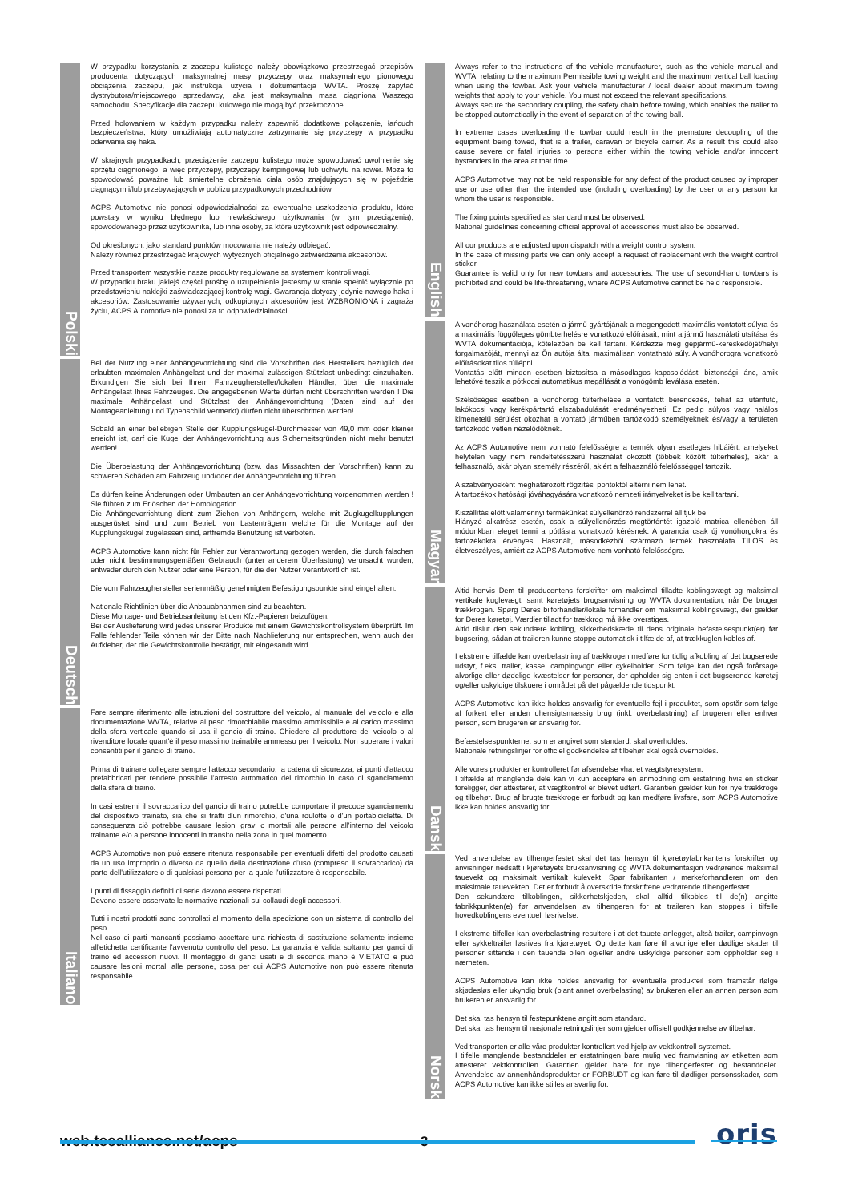Polski
W przypadku korzystania z zaczepu kulistego należy obowiązkowo przestrzegać przepisów producenta dotyczących maksymalnej masy przyczepy oraz maksymalnego pionowego obciążenia zaczepu, jak instrukcja użycia i dokumentacja WVTA. Proszę zapytać dystrybutora/miejscowego sprzedawcy, jaka jest maksymalna masa ciągniona Waszego samochodu. Specyfikacje dla zaczepu kulowego nie mogą być przekroczone.
Przed holowaniem w każdym przypadku należy zapewnić dodatkowe połączenie, łańcuch bezpieczeństwa, który umożliwiają automatyczne zatrzymanie się przyczepy w przypadku oderwania się haka.
W skrajnych przypadkach, przeciążenie zaczepu kulistego może spowodować uwolnienie się sprzętu ciągnionego, a więc przyczepy, przyczepy kempingowej lub uchwytu na rower. Może to spowodować poważne lub śmiertelne obrażenia ciała osób znajdujących się w pojeździe ciągnącym i/lub przebywających w pobliżu przypadkowych przechodniów.
ACPS Automotive nie ponosi odpowiedzialności za ewentualne uszkodzenia produktu, które powstały w wyniku błędnego lub niewłaściwego użytkowania (w tym przeciążenia), spowodowanego przez użytkownika, lub inne osoby, za które użytkownik jest odpowiedzialny.
Od określonych, jako standard punktów mocowania nie należy odbiegać.
Należy również przestrzegać krajowych wytycznych oficjalnego zatwierdzenia akcesoriów.
Przed transportem wszystkie nasze produkty regulowane są systemem kontroli wagi.
W przypadku braku jakiejś części prośbę o uzupełnienie jesteśmy w stanie spełnić wyłącznie po przedstawieniu naklejki zaświadczającej kontrolę wagi. Gwarancja dotyczy jedynie nowego haka i akcesoriów. Zastosowanie używanych, odkupionych akcesoriów jest WZBRONIONA i zagraża życiu, ACPS Automotive nie ponosi za to odpowiedzialności.
Deutsch
Bei der Nutzung einer Anhängevorrichtung sind die Vorschriften des Herstellers bezüglich der erlaubten maximalen Anhängelast und der maximal zulässigen Stützlast unbedingt einzuhalten. Erkundigen Sie sich bei Ihrem Fahrzeughersteller/lokalen Händler, über die maximale Anhängelast Ihres Fahrzeuges. Die angegebenen Werte dürfen nicht überschritten werden ! Die maximale Anhängelast und Stützlast der Anhängevorrichtung (Daten sind auf der Montageanleitung und Typenschild vermerkt) dürfen nicht überschritten werden!
Sobald an einer beliebigen Stelle der Kupplungskugel-Durchmesser von 49,0 mm oder kleiner erreicht ist, darf die Kugel der Anhängevorrichtung aus Sicherheitsgründen nicht mehr benutzt werden!
Die Überbelastung der Anhängevorrichtung (bzw. das Missachten der Vorschriften) kann zu schweren Schäden am Fahrzeug und/oder der Anhängevorrichtung führen.
Es dürfen keine Änderungen oder Umbauten an der Anhängevorrichtung vorgenommen werden ! Sie führen zum Erlöschen der Homologation.
Die Anhängevorrichtung dient zum Ziehen von Anhängern, welche mit Zugkugelkupplungen ausgerüstet sind und zum Betrieb von Lastenträgern welche für die Montage auf der Kupplungskugel zugelassen sind, artfremde Benutzung ist verboten.
ACPS Automotive kann nicht für Fehler zur Verantwortung gezogen werden, die durch falschen oder nicht bestimmungsgemäßen Gebrauch (unter anderem Überlastung) verursacht wurden, entweder durch den Nutzer oder eine Person, für die der Nutzer verantwortlich ist.
Die vom Fahrzeughersteller serienmäßig genehmigten Befestigungspunkte sind eingehalten.
Nationale Richtlinien über die Anbauabnahmen sind zu beachten.
Diese Montage- und Betriebsanleitung ist den Kfz.-Papieren beizufügen.
Bei der Auslieferung wird jedes unserer Produkte mit einem Gewichtskontrollsystem überprüft. Im Falle fehlender Teile können wir der Bitte nach Nachlieferung nur entsprechen, wenn auch der Aufkleber, der die Gewichtskontrolle bestätigt, mit eingesandt wird.
Italiano
Fare sempre riferimento alle istruzioni del costruttore del veicolo, al manuale del veicolo e alla documentazione WVTA, relative al peso rimorchiabile massimo ammissibile e al carico massimo della sfera verticale quando si usa il gancio di traino. Chiedere al produttore del veicolo o al rivenditore locale quant'è il peso massimo trainabile ammesso per il veicolo. Non superare i valori consentiti per il gancio di traino.
Prima di trainare collegare sempre l'attacco secondario, la catena di sicurezza, ai punti d'attacco prefabbricati per rendere possibile l'arresto automatico del rimorchio in caso di sganciamento della sfera di traino.
In casi estremi il sovraccarico del gancio di traino potrebbe comportare il precoce sganciamento del dispositivo trainato, sia che si tratti d'un rimorchio, d'una roulotte o d'un portabiciclette. Di conseguenza ciò potrebbe causare lesioni gravi o mortali alle persone all'interno del veicolo trainante e/o a persone innocenti in transito nella zona in quel momento.
ACPS Automotive non può essere ritenuta responsabile per eventuali difetti del prodotto causati da un uso improprio o diverso da quello della destinazione d'uso (compreso il sovraccarico) da parte dell'utilizzatore o di qualsiasi persona per la quale l'utilizzatore è responsabile.
I punti di fissaggio definiti di serie devono essere rispettati.
Devono essere osservate le normative nazionali sui collaudi degli accessori.
Tutti i nostri prodotti sono controllati al momento della spedizione con un sistema di controllo del peso.
Nel caso di parti mancanti possiamo accettare una richiesta di sostituzione solamente insieme all'etichetta certificante l'avvenuto controllo del peso. La garanzia è valida soltanto per ganci di traino ed accessori nuovi. Il montaggio di ganci usati e di seconda mano è VIETATO e può causare lesioni mortali alle persone, cosa per cui ACPS Automotive non può essere ritenuta responsabile.
English
Always refer to the instructions of the vehicle manufacturer, such as the vehicle manual and WVTA, relating to the maximum Permissible towing weight and the maximum vertical ball loading when using the towbar. Ask your vehicle manufacturer / local dealer about maximum towing weights that apply to your vehicle. You must not exceed the relevant specifications.
Always secure the secondary coupling, the safety chain before towing, which enables the trailer to be stopped automatically in the event of separation of the towing ball.
In extreme cases overloading the towbar could result in the premature decoupling of the equipment being towed, that is a trailer, caravan or bicycle carrier. As a result this could also cause severe or fatal injuries to persons either within the towing vehicle and/or innocent bystanders in the area at that time.
ACPS Automotive may not be held responsible for any defect of the product caused by improper use or use other than the intended use (including overloading) by the user or any person for whom the user is responsible.
The fixing points specified as standard must be observed.
National guidelines concerning official approval of accessories must also be observed.
All our products are adjusted upon dispatch with a weight control system.
In the case of missing parts we can only accept a request of replacement with the weight control sticker.
Guarantee is valid only for new towbars and accessories. The use of second-hand towbars is prohibited and could be life-threatening, where ACPS Automotive cannot be held responsible.
Magyar
A vonóhorog használata esetén a jármű gyártójának a megengedett maximális vontatott súlyra és a maximális függőleges gömbterhelésre vonatkozó előírásait, mint a jármű használati utsítása és WVTA dokumentációja, kötelezően be kell tartani. Kérdezze meg gépjármű-kereskedőjét/helyi forgalmazóját, mennyi az Ön autója által maximálisan vontatható súly. A vonóhorogra vonatkozó előírásokat tilos túllépni.
Vontatás előtt minden esetben biztosítsa a másodlagos kapcsolódást, biztonsági lánc, amik lehetővé teszik a pótkocsi automatikus megállását a vonógömb leválása esetén.
Szélsőséges esetben a vonóhorog túlterhelése a vontatott berendezés, tehát az utánfutó, lakókocsi vagy kerékpártartó elszabadulását eredményezheti. Ez pedig súlyos vagy halálos kimenetelű sérülést okozhat a vontató járműben tartózkodó személyeknek és/vagy a területen tartózkodó vétlen nézelődőknek.
Az ACPS Automotive nem vonható felelősségre a termék olyan esetleges hibáiért, amelyeket helytelen vagy nem rendeltetésszerű használat okozott (többek között túlterhelés), akár a felhasználó, akár olyan személy részéről, akiért a felhasználó felelősséggel tartozik.
A szabványosként meghatározott rögzítési pontoktól eltérni nem lehet.
A tartozékok hatósági jóváhagyására vonatkozó nemzeti irányelveket is be kell tartani.
Kiszállítás előtt valamennyi termékünket súlyellenőrző rendszerrel állítjuk be.
Hiányzó alkatrész esetén, csak a súlyellenőrzés megtörténtét igazoló matrica ellenében áll módunkban eleget tenni a pótlásra vonatkozó kérésnek. A garancia csak új vonóhorgokra és tartozékokra érvényes. Használt, másodkézből származó termék használata TILOS és életveszélyes, amiért az ACPS Automotive nem vonható felelősségre.
Dansk
Altid henvis Dem til producentens forskrifter om maksimal tilladte koblingsvægt og maksimal vertikale kuglevægt, samt køretøjets brugsanvisning og WVTA dokumentation, når De bruger trækkrogen. Spørg Deres bilforhandler/lokale forhandler om maksimal koblingsvægt, der gælder for Deres køretøj. Værdier tilladt for trækkrog må ikke overstiges.
Altid tilslut den sekundære kobling, sikkerhedskæde til dens originale befastelsespunkt(er) før bugsering, sådan at traileren kunne stoppe automatisk i tilfælde af, at trækkuglen kobles af.
I ekstreme tilfælde kan overbelastning af trækkrogen medføre for tidlig afkobling af det bugserede udstyr, f.eks. trailer, kasse, campingvogn eller cykelholder. Som følge kan det også forårsage alvorlige eller dødelige kvæstelser for personer, der opholder sig enten i det bugserende køretøj og/eller uskyldige tilskuere i området på det pågældende tidspunkt.
ACPS Automotive kan ikke holdes ansvarlig for eventuelle fejl i produktet, som opstår som følge af forkert eller anden uhensigtsmæssig brug (inkl. overbelastning) af brugeren eller enhver person, som brugeren er ansvarlig for.
Befæstelsespunkterne, som er angivet som standard, skal overholdes.
Nationale retningslinjer for officiel godkendelse af tilbehør skal også overholdes.
Alle vores produkter er kontrolleret før afsendelse vha. et vægtstyresystem.
I tilfælde af manglende dele kan vi kun acceptere en anmodning om erstatning hvis en sticker foreligger, der attesterer, at vægtkontrol er blevet udført. Garantien gælder kun for nye trækkroge og tilbehør. Brug af brugte trækkroge er forbudt og kan medføre livsfare, som ACPS Automotive ikke kan holdes ansvarlig for.
Norsk
Ved anvendelse av tilhengerfestet skal det tas hensyn til kjøretøyfabrikantens forskrifter og anvisninger nedsatt i kjøretøyets bruksanvisning og WVTA dokumentasjon vedrørende maksimal tauevekt og maksimalt vertikalt kulevekt. Spør fabrikanten / merkeforhandleren om den maksimale tauevekten. Det er forbudt å overskride forskriftene vedrørende tilhengerfestet.
Den sekundære tilkoblingen, sikkerhetskjeden, skal alltid tilkobles til de(n) angitte fabrikkpunkten(e) før anvendelsen av tilhengeren for at traileren kan stoppes i tilfelle hovedkoblingens eventuell løsrivelse.
I ekstreme tilfeller kan overbelastning resultere i at det tauete anlegget, altså trailer, campinvogn eller sykkeltrailer løsrives fra kjøretøyet. Og dette kan føre til alvorlige eller dødlige skader til personer sittende i den tauende bilen og/eller andre uskyldige personer som oppholder seg i nærheten.
ACPS Automotive kan ikke holdes ansvarlig for eventuelle produkfeil som framstår ifølge skjødesløs eller ukyndig bruk (blant annet overbelasting) av brukeren eller an annen person som brukeren er ansvarlig for.
Det skal tas hensyn til festepunktene angitt som standard.
Det skal tas hensyn til nasjonale retningslinjer som gjelder offisiell godkjennelse av tilbehør.
Ved transporten er alle våre produkter kontrollert ved hjelp av vektkontroll-systemet.
I tilfelle manglende bestanddeler er erstatningen bare mulig ved framvisning av etiketten som attesterer vektkontrollen. Garantien gjelder bare for nye tilhengerfester og bestanddeler. Anvendelse av annenhåndsprodukter er FORBUDT og kan føre til dødliger personsskader, som ACPS Automotive kan ikke stilles ansvarlig for.
web.tecalliance.net/acps
3
oris